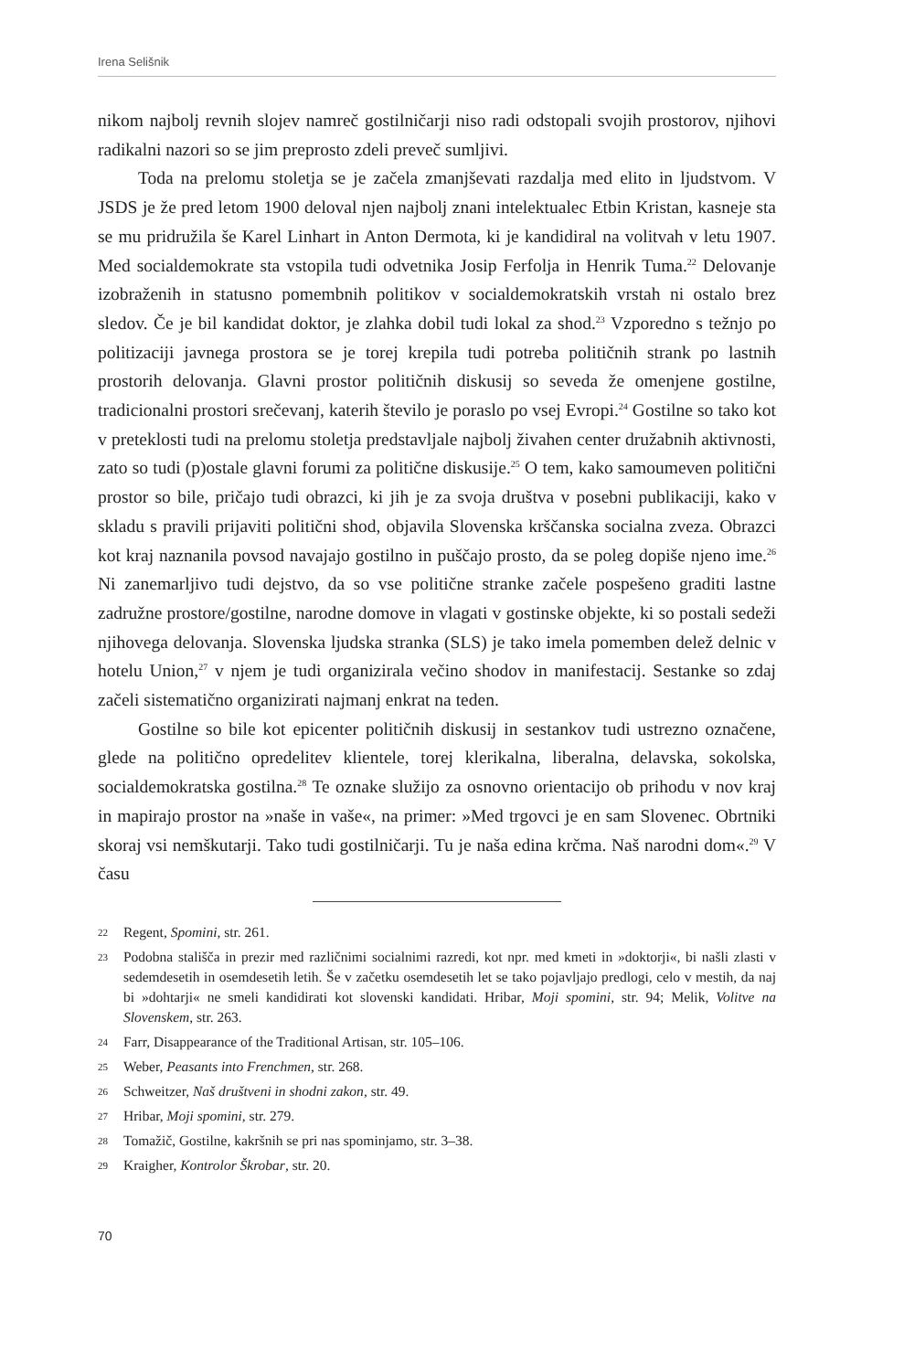Irena Selišnik
nikom najbolj revnih slojev namreč gostilničarji niso radi odstopali svojih prostorov, njihovi radikalni nazori so se jim preprosto zdeli preveč sumljivi.
Toda na prelomu stoletja se je začela zmanjševati razdalja med elito in ljudstvom. V JSDS je že pred letom 1900 deloval njen najbolj znani intelektualec Etbin Kristan, kasneje sta se mu pridružila še Karel Linhart in Anton Dermota, ki je kandidiral na volitvah v letu 1907. Med socialdemokrate sta vstopila tudi odvetnika Josip Ferfolja in Henrik Tuma.<sup>22</sup> Delovanje izobraženih in statusno pomembnih politikov v socialdemokratskih vrstah ni ostalo brez sledov. Če je bil kandidat doktor, je zlahka dobil tudi lokal za shod.<sup>23</sup> Vzporedno s težnjo po politizaciji javnega prostora se je torej krepila tudi potreba političnih strank po lastnih prostorih delovanja. Glavni prostor političnih diskusij so seveda že omenjene gostilne, tradicionalni prostori srečevanj, katerih število je poraslo po vsej Evropi.<sup>24</sup> Gostilne so tako kot v preteklosti tudi na prelomu stoletja predstavljale najbolj živahen center družabnih aktivnosti, zato so tudi (p)ostale glavni forumi za politične diskusije.<sup>25</sup> O tem, kako samoumeven politični prostor so bile, pričajo tudi obrazci, ki jih je za svoja društva v posebni publikaciji, kako v skladu s pravili prijaviti politični shod, objavila Slovenska krščanska socialna zveza. Obrazci kot kraj naznanila povsod navajajo gostilno in puščajo prosto, da se poleg dopiše njeno ime.<sup>26</sup> Ni zanemarljivo tudi dejstvo, da so vse politične stranke začele pospešeno graditi lastne zadružne prostore/gostilne, narodne domove in vlagati v gostinske objekte, ki so postali sedeži njihovega delovanja. Slovenska ljudska stranka (SLS) je tako imela pomemben delež delnic v hotelu Union,<sup>27</sup> v njem je tudi organizirala večino shodov in manifestacij. Sestanke so zdaj začeli sistematično organizirati najmanj enkrat na teden.
Gostilne so bile kot epicenter političnih diskusij in sestankov tudi ustrezno označene, glede na politično opredelitev klientele, torej klerikalna, liberalna, delavska, sokolska, socialdemokratska gostilna.<sup>28</sup> Te oznake služijo za osnovno orientacijo ob prihodu v nov kraj in mapirajo prostor na »naše in vaše«, na primer: »Med trgovci je en sam Slovenec. Obrtniki skoraj vsi nemškutarji. Tako tudi gostilničarji. Tu je naša edina krčma. Naš narodni dom«.<sup>29</sup> V času
22 Regent, Spomini, str. 261.
23 Podobna stališča in prezir med različnimi socialnimi razredi, kot npr. med kmeti in »doktorji«, bi našli zlasti v sedemdesetih in osemdesetih letih. Še v začetku osemdesetih let se tako pojavljajo predlogi, celo v mestih, da naj bi »dohtarji« ne smeli kandidirati kot slovenski kandidati. Hribar, Moji spomini, str. 94; Melik, Volitve na Slovenskem, str. 263.
24 Farr, Disappearance of the Traditional Artisan, str. 105–106.
25 Weber, Peasants into Frenchmen, str. 268.
26 Schweitzer, Naš društveni in shodni zakon, str. 49.
27 Hribar, Moji spomini, str. 279.
28 Tomažič, Gostilne, kakršnih se pri nas spominjamo, str. 3–38.
29 Kraigher, Kontrolor Škrobar, str. 20.
70